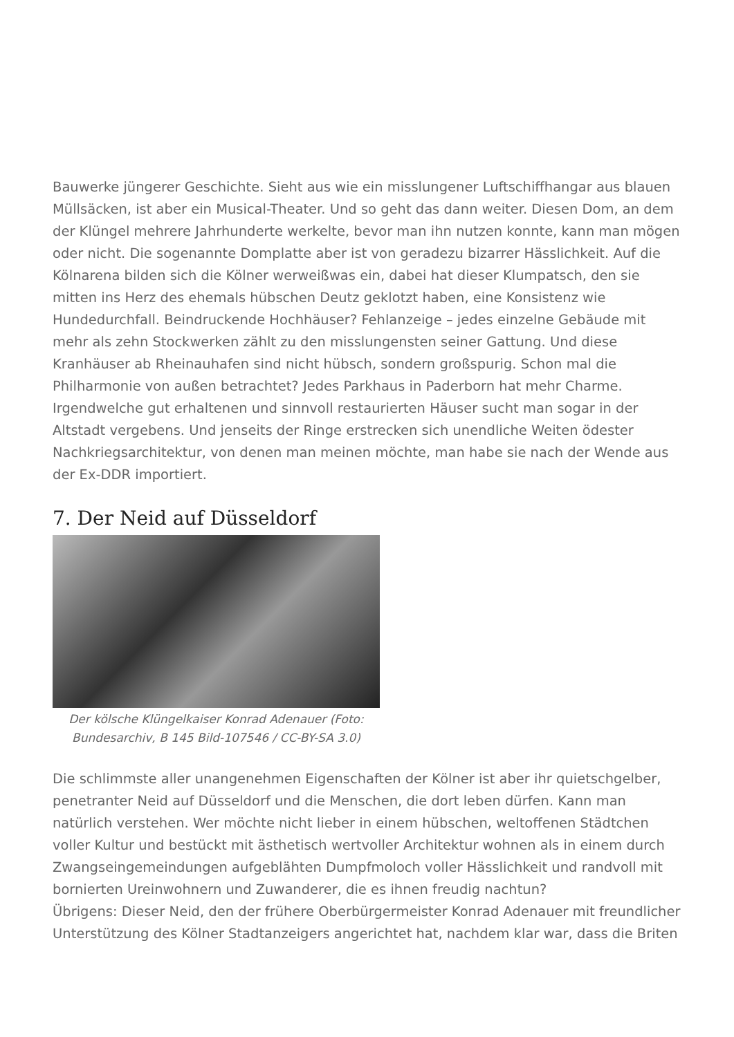Bauwerke jüngerer Geschichte. Sieht aus wie ein misslungener Luftschiffhangar aus blauen Müllsäcken, ist aber ein Musical-Theater. Und so geht das dann weiter. Diesen Dom, an dem der Klüngel mehrere Jahrhunderte werkelte, bevor man ihn nutzen konnte, kann man mögen oder nicht. Die sogenannte Domplatte aber ist von geradezu bizarrer Hässlichkeit. Auf die Kölnarena bilden sich die Kölner werweißwas ein, dabei hat dieser Klumpatsch, den sie mitten ins Herz des ehemals hübschen Deutz geklotzt haben, eine Konsistenz wie Hundedurchfall. Beindruckende Hochhäuser? Fehlanzeige – jedes einzelne Gebäude mit mehr als zehn Stockwerken zählt zu den misslungensten seiner Gattung. Und diese Kranhäuser ab Rheinauhafen sind nicht hübsch, sondern großspurig. Schon mal die Philharmonie von außen betrachtet? Jedes Parkhaus in Paderborn hat mehr Charme. Irgendwelche gut erhaltenen und sinnvoll restaurierten Häuser sucht man sogar in der Altstadt vergebens. Und jenseits der Ringe erstrecken sich unendliche Weiten ödester Nachkriegsarchitektur, von denen man meinen möchte, man habe sie nach der Wende aus der Ex-DDR importiert.
7. Der Neid auf Düsseldorf
Der kölsche Klüngelkaiser Konrad Adenauer (Foto: Bundesarchiv, B 145 Bild-107546 / CC-BY-SA 3.0)
Die schlimmste aller unangenehmen Eigenschaften der Kölner ist aber ihr quietschgelber, penetranter Neid auf Düsseldorf und die Menschen, die dort leben dürfen. Kann man natürlich verstehen. Wer möchte nicht lieber in einem hübschen, weltoffenen Städtchen voller Kultur und bestückt mit ästhetisch wertvoller Architektur wohnen als in einem durch Zwangseingemeindungen aufgeblähten Dumpfmoloch voller Hässlichkeit und randvoll mit bornierten Ureinwohnern und Zuwanderer, die es ihnen freudig nachtun?
Übrigens: Dieser Neid, den der frühere Oberbürgermeister Konrad Adenauer mit freundlicher Unterstützung des Kölner Stadtanzeigers angerichtet hat, nachdem klar war, dass die Briten